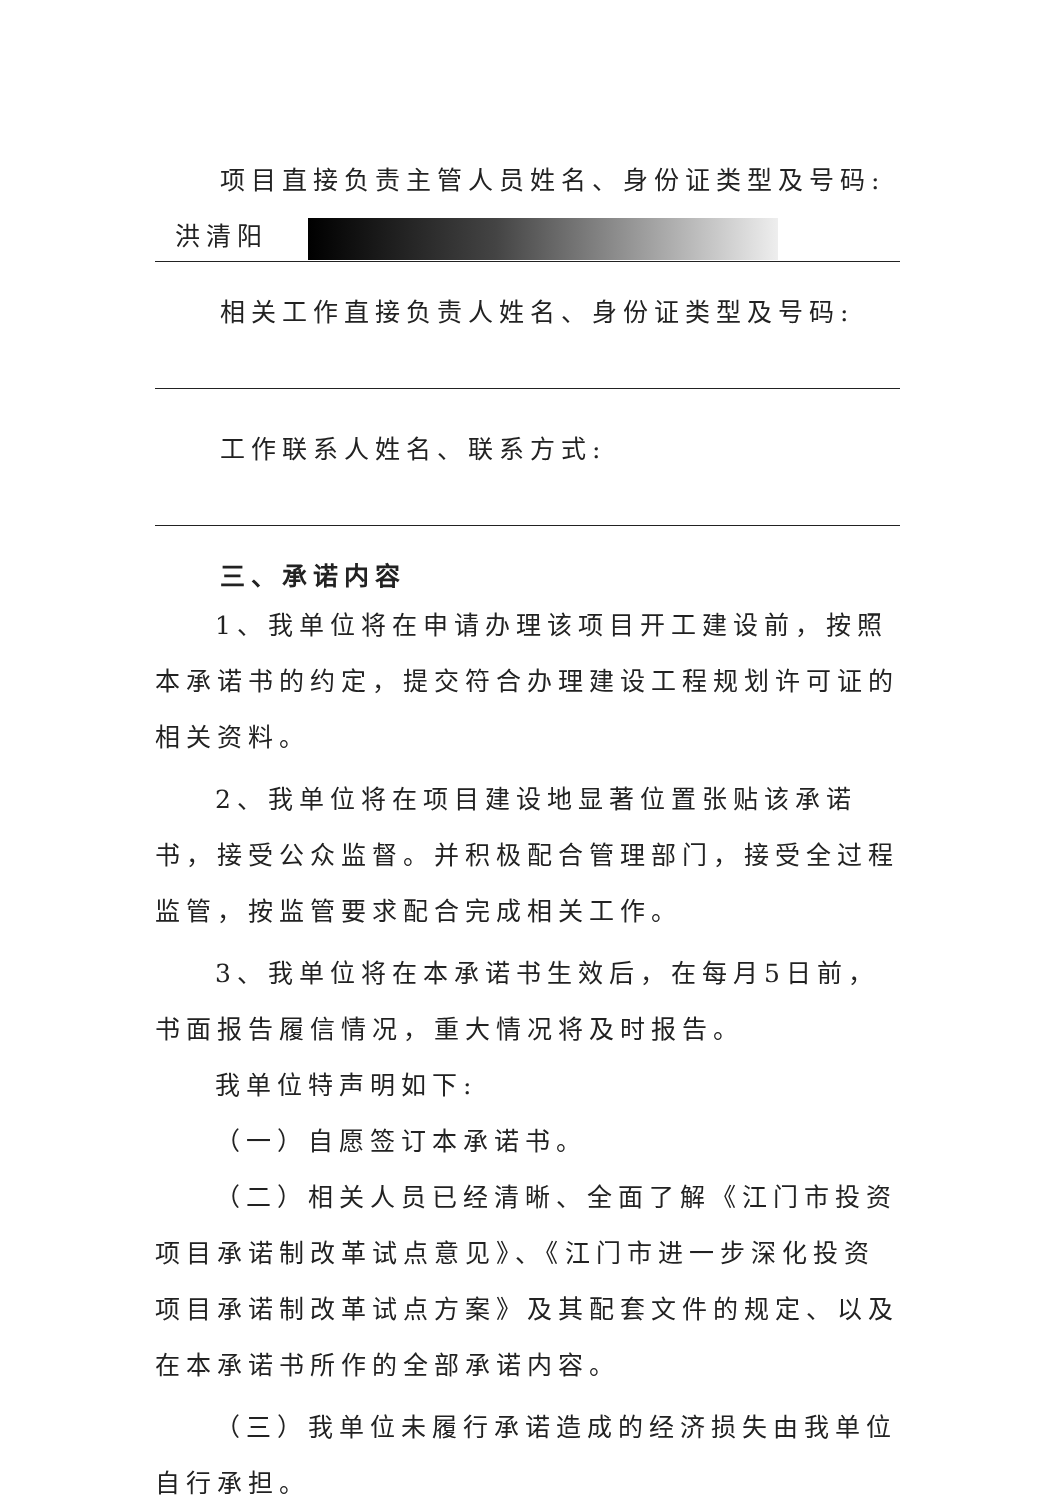项目直接负责主管人员姓名、身份证类型及号码:
洪清阳
相关工作直接负责人姓名、身份证类型及号码:
工作联系人姓名、联系方式:
三、承诺内容
1、我单位将在申请办理该项目开工建设前，按照本承诺书的约定，提交符合办理建设工程规划许可证的相关资料。
2、我单位将在项目建设地显著位置张贴该承诺书，接受公众监督。并积极配合管理部门，接受全过程监管，按监管要求配合完成相关工作。
3、我单位将在本承诺书生效后，在每月5日前，书面报告履信情况，重大情况将及时报告。
我单位特声明如下:
（一）自愿签订本承诺书。
（二）相关人员已经清晰、全面了解《江门市投资项目承诺制改革试点意见》、《江门市进一步深化投资项目承诺制改革试点方案》及其配套文件的规定、以及在本承诺书所作的全部承诺内容。
（三）我单位未履行承诺造成的经济损失由我单位自行承担。